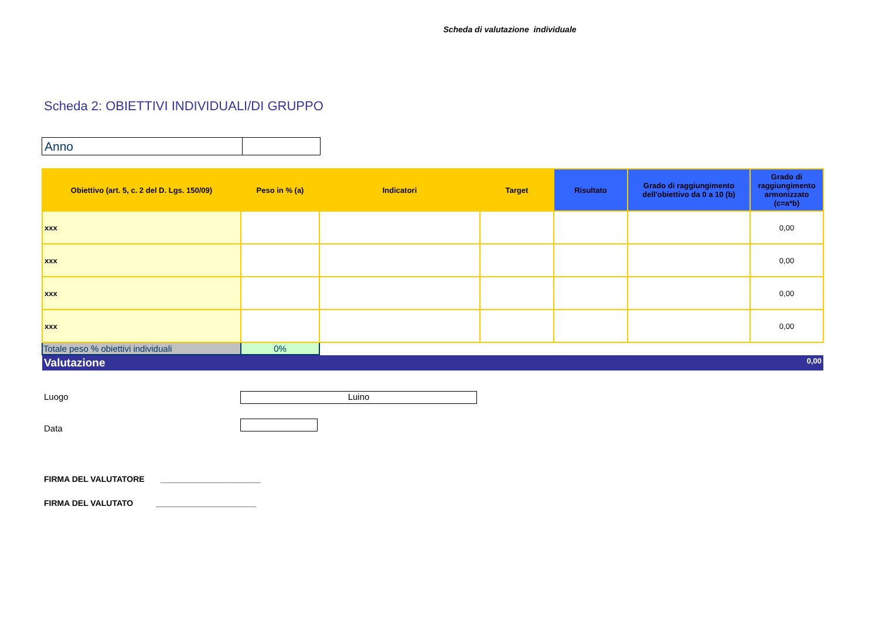Scheda di valutazione individuale
Scheda 2: OBIETTIVI INDIVIDUALI/DI GRUPPO
| Anno | |
| Obiettivo (art. 5, c. 2 del D. Lgs. 150/09) | Peso in % (a) | Indicatori | Target | Risultato | Grado di raggiungimento dell'obiettivo da 0 a 10 (b) | Grado di raggiungimento armonizzato (c=a*b) |
| --- | --- | --- | --- | --- | --- | --- |
| xxx | | | | | | 0,00 |
| xxx | | | | | | 0,00 |
| xxx | | | | | | 0,00 |
| xxx | | | | | | 0,00 |
| Totale peso % obiettivi individuali | 0% | | | | | |
Valutazione 0,00
Luogo Luino
Data
FIRMA DEL VALUTATORE ______________________
FIRMA DEL VALUTATO ______________________